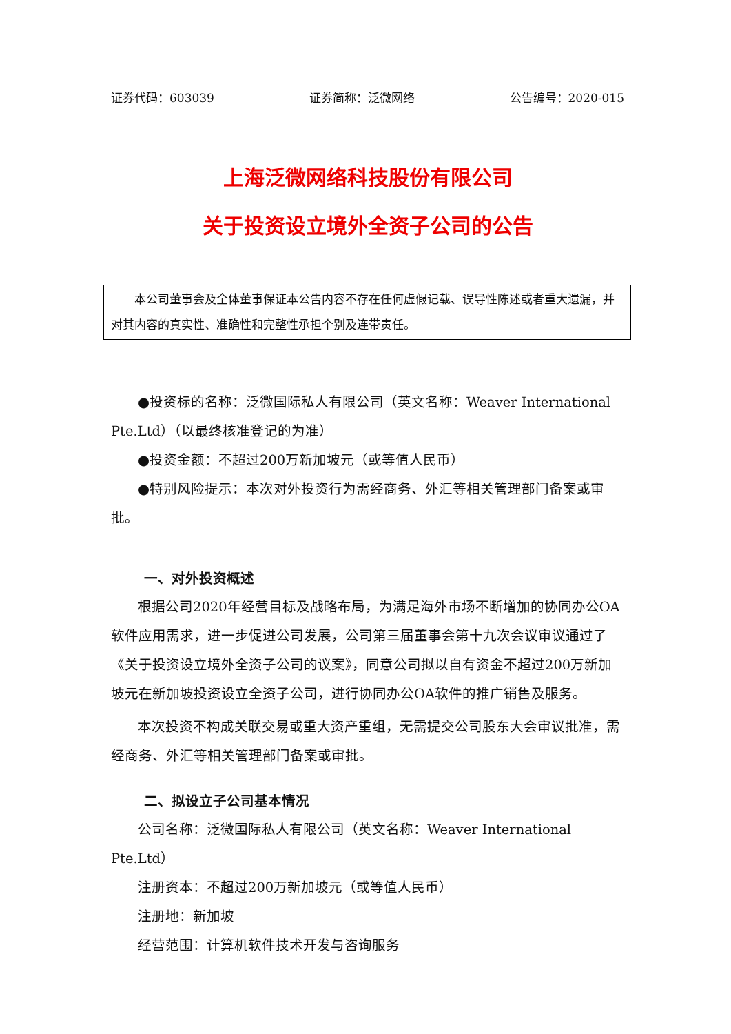证券代码：603039 证券简称：泛微网络 公告编号：2020-015
上海泛微网络科技股份有限公司
关于投资设立境外全资子公司的公告
本公司董事会及全体董事保证本公告内容不存在任何虚假记载、误导性陈述或者重大遗漏，并对其内容的真实性、准确性和完整性承担个别及连带责任。
●投资标的名称：泛微国际私人有限公司（英文名称：Weaver International Pte.Ltd）（以最终核准登记的为准）
●投资金额：不超过200万新加坡元（或等值人民币）
●特别风险提示：本次对外投资行为需经商务、外汇等相关管理部门备案或审批。
一、对外投资概述
根据公司2020年经营目标及战略布局，为满足海外市场不断增加的协同办公OA软件应用需求，进一步促进公司发展，公司第三届董事会第十九次会议审议通过了《关于投资设立境外全资子公司的议案》，同意公司拟以自有资金不超过200万新加坡元在新加坡投资设立全资子公司，进行协同办公OA软件的推广销售及服务。
本次投资不构成关联交易或重大资产重组，无需提交公司股东大会审议批准，需经商务、外汇等相关管理部门备案或审批。
二、拟设立子公司基本情况
公司名称：泛微国际私人有限公司（英文名称：Weaver International Pte.Ltd）
注册资本：不超过200万新加坡元（或等值人民币）
注册地：新加坡
经营范围：计算机软件技术开发与咨询服务